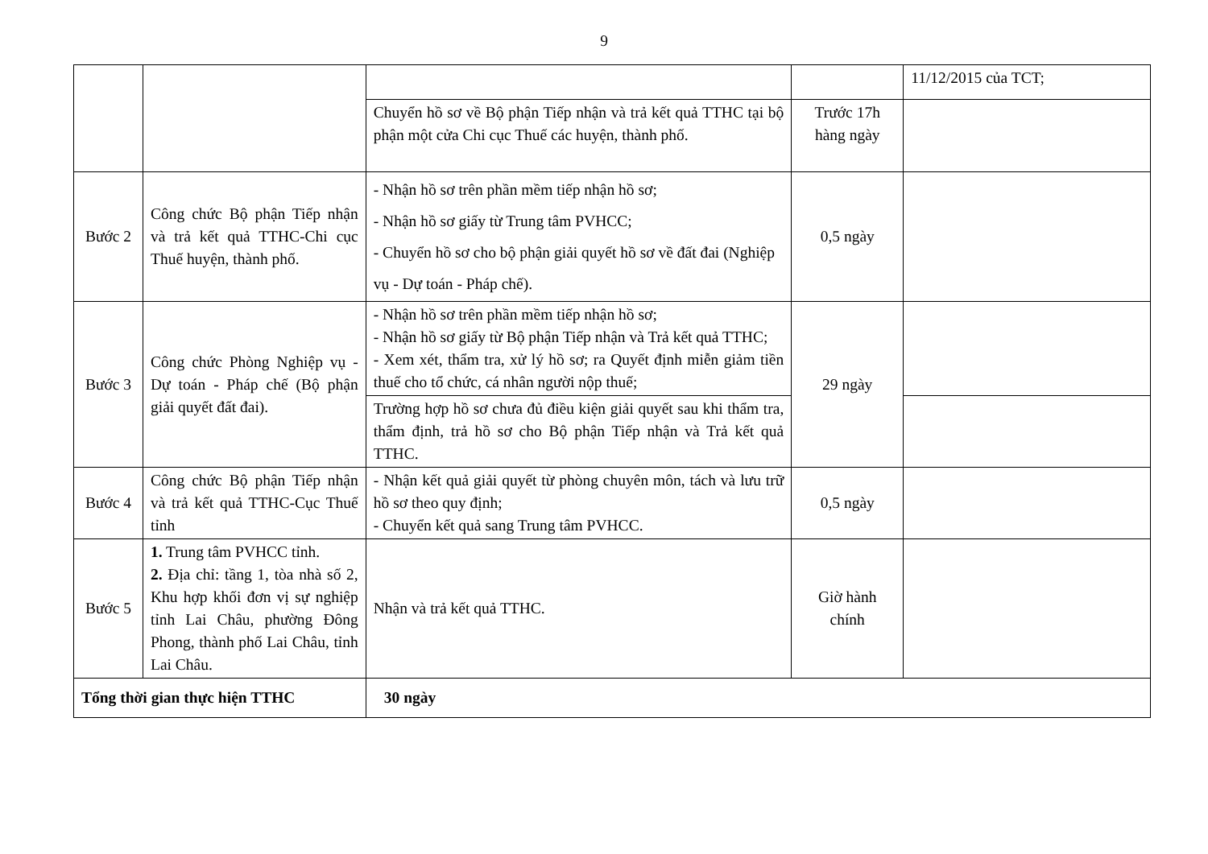9
| | | | | 11/12/2015 của TCT; |
| | | Chuyển hồ sơ về Bộ phận Tiếp nhận và trả kết quả TTHC tại bộ phận một cửa Chi cục Thuế các huyện, thành phố. | Trước 17h hàng ngày | |
| Bước 2 | Công chức Bộ phận Tiếp nhận và trả kết quả TTHC-Chi cục Thuế huyện, thành phố. | - Nhận hồ sơ trên phần mềm tiếp nhận hồ sơ; - Nhận hồ sơ giấy từ Trung tâm PVHCC; - Chuyển hồ sơ cho bộ phận giải quyết hồ sơ về đất đai (Nghiệp vụ - Dự toán - Pháp chế). | 0,5 ngày | |
| Bước 3 | Công chức Phòng Nghiệp vụ - Dự toán - Pháp chế (Bộ phận giải quyết đất đai). | - Nhận hồ sơ trên phần mềm tiếp nhận hồ sơ; - Nhận hồ sơ giấy từ Bộ phận Tiếp nhận và Trả kết quả TTHC; - Xem xét, thẩm tra, xử lý hồ sơ; ra Quyết định miễn giảm tiền thuế cho tổ chức, cá nhân người nộp thuế; | 29 ngày | |
| | | Trường hợp hồ sơ chưa đủ điều kiện giải quyết sau khi thẩm tra, thẩm định, trả hồ sơ cho Bộ phận Tiếp nhận và Trả kết quả TTHC. | | |
| Bước 4 | Công chức Bộ phận Tiếp nhận và trả kết quả TTHC-Cục Thuế tỉnh | - Nhận kết quả giải quyết từ phòng chuyên môn, tách và lưu trữ hồ sơ theo quy định; - Chuyển kết quả sang Trung tâm PVHCC. | 0,5 ngày | |
| Bước 5 | 1. Trung tâm PVHCC tỉnh. 2. Địa chỉ: tầng 1, tòa nhà số 2, Khu hợp khối đơn vị sự nghiệp tỉnh Lai Châu, phường Đông Phong, thành phố Lai Châu, tỉnh Lai Châu. | Nhận và trả kết quả TTHC. | Giờ hành chính | |
| Tổng thời gian thực hiện TTHC | | 30 ngày | | |